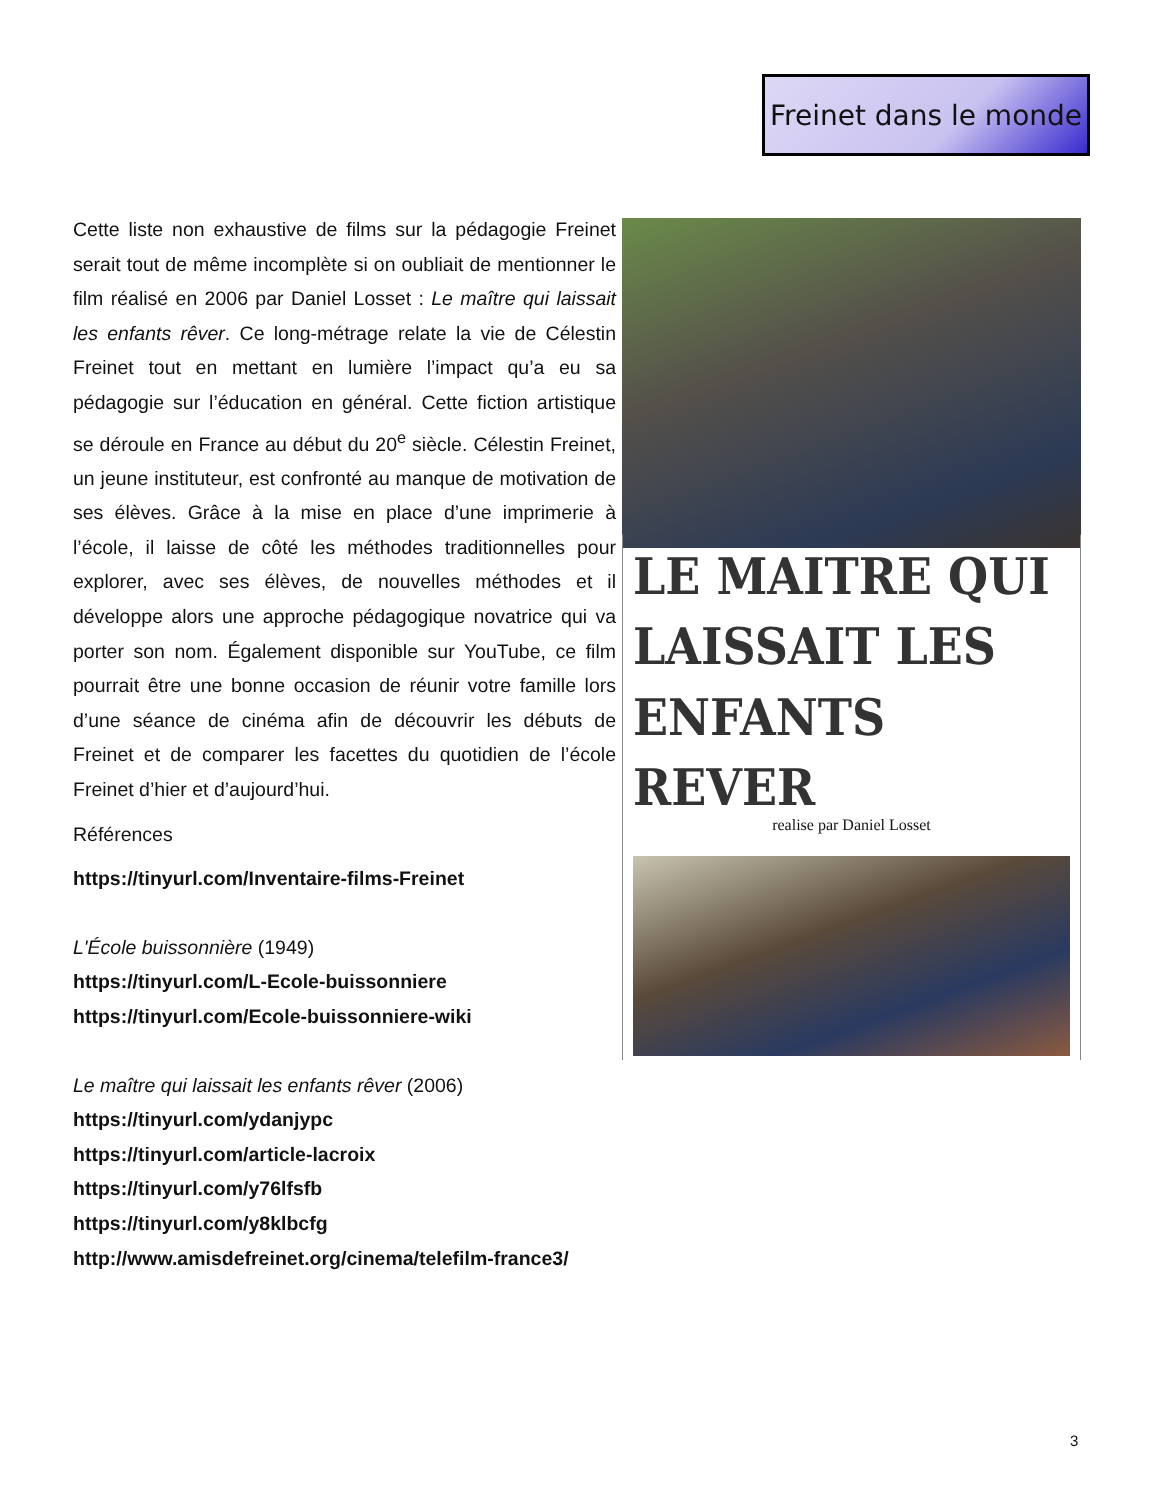Freinet dans le monde
Cette liste non exhaustive de films sur la pédagogie Freinet serait tout de même incomplète si on oubliait de mentionner le film réalisé en 2006 par Daniel Losset : Le maître qui laissait les enfants rêver. Ce long-métrage relate la vie de Célestin Freinet tout en mettant en lumière l’impact qu’a eu sa pédagogie sur l’éducation en général. Cette fiction artistique se déroule en France au début du 20<sup>e</sup> siècle. Célestin Freinet, un jeune instituteur, est confronté au manque de motivation de ses élèves. Grâce à la mise en place d’une imprimerie à l’école, il laisse de côté les méthodes traditionnelles pour explorer, avec ses élèves, de nouvelles méthodes et il développe alors une approche pédagogique novatrice qui va porter son nom. Également disponible sur YouTube, ce film pourrait être une bonne occasion de réunir votre famille lors d’une séance de cinéma afin de découvrir les débuts de Freinet et de comparer les facettes du quotidien de l’école Freinet d’hier et d’aujourd’hui.
Références
https://tinyurl.com/Inventaire-films-Freinet
L'École buissonnière (1949)
https://tinyurl.com/L-Ecole-buissonniere
https://tinyurl.com/Ecole-buissonniere-wiki
Le maître qui laissait les enfants rêver (2006)
https://tinyurl.com/ydanjypc
https://tinyurl.com/article-lacroix
https://tinyurl.com/y76lfsfb
https://tinyurl.com/y8klbcfg
http://www.amisdefreinet.org/cinema/telefilm-france3/
LE MAITRE QUI LAISSAIT LES ENFANTS REVER
realise par Daniel Losset
3